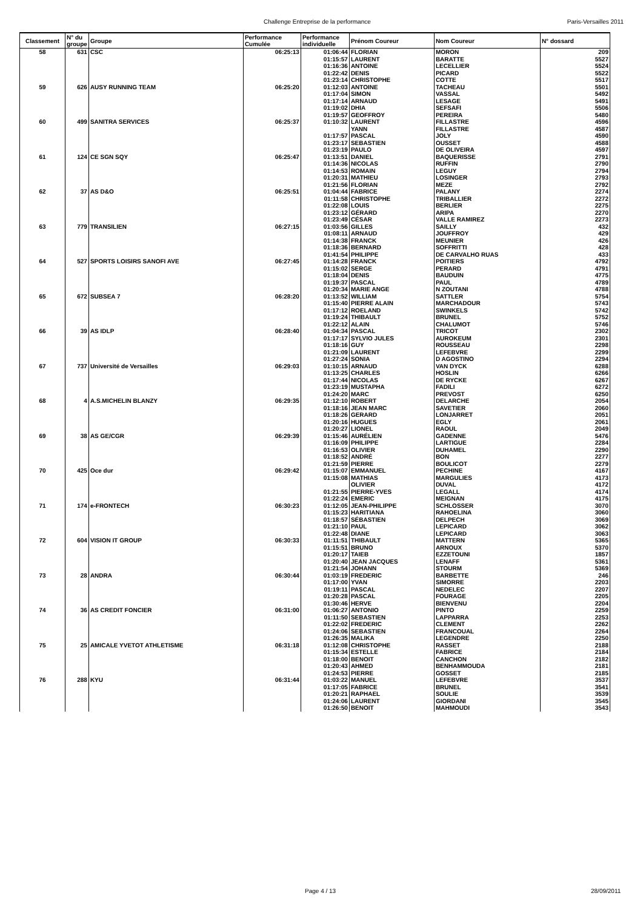Challenge Entreprise de la performance Paris-Versailles 2011
| Classement | N° du groupe | Groupe | Performance Cumulée | Performance individuelle | Prénom Coureur | Nom Coureur | N° dossard |
| --- | --- | --- | --- | --- | --- | --- | --- |
| 58 | 631 | CSC | 06:25:13 | 01:06:44 | FLORIAN | MORON | 209 |
| | | | | 01:15:57 | LAURENT | BARATTE | 5527 |
| | | | | 01:16:36 | ANTOINE | LECELLIER | 5524 |
| | | | | 01:22:42 | DENIS | PICARD | 5522 |
| | | | | 01:23:14 | CHRISTOPHE | COTTE | 5517 |
| 59 | 626 | AUSY RUNNING TEAM | 06:25:20 | 01:12:03 | ANTOINE | TACHEAU | 5501 |
| | | | | 01:17:04 | SIMON | VASSAL | 5492 |
| | | | | 01:17:14 | ARNAUD | LESAGE | 5491 |
| | | | | 01:19:02 | DHIA | SEFSAFI | 5506 |
| | | | | 01:19:57 | GEOFFROY | PEREIRA | 5480 |
| 60 | 499 | SANITRA SERVICES | 06:25:37 | 01:10:32 | LAURENT | FILLASTRE | 4596 |
| | | | | | YANN | FILLASTRE | 4587 |
| | | | | 01:17:57 | PASCAL | JOLY | 4590 |
| | | | | 01:23:17 | SEBASTIEN | OUSSET | 4588 |
| | | | | 01:23:19 | PAULO | DE OLIVEIRA | 4597 |
| 61 | 124 | CE SGN SQY | 06:25:47 | 01:13:51 | DANIEL | BAQUERISSE | 2791 |
| | | | | 01:14:36 | NICOLAS | RUFFIN | 2790 |
| | | | | 01:14:53 | ROMAIN | LEGUY | 2794 |
| | | | | 01:20:31 | MATHIEU | LOSINGER | 2793 |
| | | | | 01:21:56 | FLORIAN | MEZE | 2792 |
| 62 | 37 | AS D&O | 06:25:51 | 01:04:44 | FABRICE | PALANY | 2274 |
| | | | | 01:11:58 | CHRISTOPHE | TRIBALLIER | 2272 |
| | | | | 01:22:08 | LOUIS | BERLIER | 2275 |
| | | | | 01:23:12 | GÉRARD | ARIPA | 2270 |
| | | | | 01:23:49 | CÉSAR | VALLE RAMIREZ | 2273 |
| 63 | 779 | TRANSILIEN | 06:27:15 | 01:03:56 | GILLES | SAILLY | 432 |
| | | | | 01:08:11 | ARNAUD | JOUFFROY | 429 |
| | | | | 01:14:38 | FRANCK | MEUNIER | 426 |
| | | | | 01:18:36 | BERNARD | SOFFRITTI | 428 |
| | | | | 01:41:54 | PHILIPPE | DE CARVALHO RUAS | 433 |
| 64 | 527 | SPORTS LOISIRS SANOFI AVE | 06:27:45 | 01:14:28 | FRANCK | POITIERS | 4792 |
| | | | | 01:15:02 | SERGE | PERARD | 4791 |
| | | | | 01:18:04 | DENIS | BAUDUIN | 4775 |
| | | | | 01:19:37 | PASCAL | PAUL | 4789 |
| | | | | 01:20:34 | MARIE ANGE | N ZOUTANI | 4788 |
| 65 | 672 | SUBSEA 7 | 06:28:20 | 01:13:52 | WILLIAM | SATTLER | 5754 |
| | | | | 01:15:40 | PIERRE ALAIN | MARCHADOUR | 5743 |
| | | | | 01:17:12 | ROELAND | SWINKELS | 5742 |
| | | | | 01:19:24 | THIBAULT | BRUNEL | 5752 |
| | | | | 01:22:12 | ALAIN | CHALUMOT | 5746 |
| 66 | 39 | AS IDLP | 06:28:40 | 01:04:34 | PASCAL | TRICOT | 2302 |
| | | | | 01:17:17 | SYLVIO JULES | AUROKEUM | 2301 |
| | | | | 01:18:16 | GUY | ROUSSEAU | 2298 |
| | | | | 01:21:09 | LAURENT | LEFEBVRE | 2299 |
| | | | | 01:27:24 | SONIA | D AGOSTINO | 2294 |
| 67 | 737 | Université de Versailles | 06:29:03 | 01:10:15 | ARNAUD | VAN DYCK | 6288 |
| | | | | 01:13:25 | CHARLES | HOSLIN | 6266 |
| | | | | 01:17:44 | NICOLAS | DE RYCKE | 6267 |
| | | | | 01:23:19 | MUSTAPHA | FADILI | 6272 |
| | | | | 01:24:20 | MARC | PREVOST | 6250 |
| 68 | 4 | A.S.MICHELIN BLANZY | 06:29:35 | 01:12:10 | ROBERT | DELARCHE | 2054 |
| | | | | 01:18:16 | JEAN MARC | SAVETIER | 2060 |
| | | | | 01:18:26 | GERARD | LONJARRET | 2051 |
| | | | | 01:20:16 | HUGUES | EGLY | 2061 |
| | | | | 01:20:27 | LIONEL | RAOUL | 2049 |
| 69 | 38 | AS GE/CGR | 06:29:39 | 01:15:46 | AURÉLIEN | GADENNE | 5476 |
| | | | | 01:16:09 | PHILIPPE | LARTIGUE | 2284 |
| | | | | 01:16:53 | OLIVIER | DUHAMEL | 2290 |
| | | | | 01:18:52 | ANDRÉ | BON | 2277 |
| | | | | 01:21:59 | PIERRE | BOULICOT | 2279 |
| 70 | 425 | Oce dur | 06:29:42 | 01:15:07 | EMMANUEL | PECHINE | 4167 |
| | | | | 01:15:08 | MATHIAS | MARGULIES | 4173 |
| | | | | | OLIVIER | DUVAL | 4172 |
| | | | | 01:21:55 | PIERRE-YVES | LEGALL | 4174 |
| | | | | 01:22:24 | EMERIC | MEIGNAN | 4175 |
| 71 | 174 | e-FRONTECH | 06:30:23 | 01:12:05 | JEAN-PHILIPPE | SCHLOSSER | 3070 |
| | | | | 01:15:23 | HARITIANA | RAHOELINA | 3060 |
| | | | | 01:18:57 | SÉBASTIEN | DELPECH | 3069 |
| | | | | 01:21:10 | PAUL | LEPICARD | 3062 |
| | | | | 01:22:48 | DIANE | LEPICARD | 3063 |
| 72 | 604 | VISION IT GROUP | 06:30:33 | 01:11:51 | THIBAULT | MATTERN | 5365 |
| | | | | 01:15:51 | BRUNO | ARNOUX | 5370 |
| | | | | 01:20:17 | TAIEB | EZZETOUNI | 1857 |
| | | | | 01:20:40 | JEAN JACQUES | LENAFF | 5361 |
| | | | | 01:21:54 | JOHANN | STOURM | 5369 |
| 73 | 28 | ANDRA | 06:30:44 | 01:03:19 | FREDERIC | BARBETTE | 246 |
| | | | | 01:17:00 | YVAN | SIMORRE | 2203 |
| | | | | 01:19:11 | PASCAL | NEDELEC | 2207 |
| | | | | 01:20:28 | PASCAL | FOURAGE | 2205 |
| | | | | 01:30:46 | HERVE | BIENVENU | 2204 |
| 74 | 36 | AS CREDIT FONCIER | 06:31:00 | 01:06:27 | ANTONIO | PINTO | 2259 |
| | | | | 01:11:50 | SEBASTIEN | LAPPARRA | 2253 |
| | | | | 01:22:02 | FREDERIC | CLEMENT | 2262 |
| | | | | 01:24:06 | SEBASTIEN | FRANCOUAL | 2264 |
| | | | | 01:26:35 | MALIKA | LEGENDRE | 2250 |
| 75 | 25 | AMICALE YVETOT ATHLETISME | 06:31:18 | 01:12:08 | CHRISTOPHE | RASSET | 2188 |
| | | | | 01:15:34 | ESTELLE | FABRICE | 2184 |
| | | | | 01:18:00 | BENOIT | CANCHON | 2182 |
| | | | | 01:20:43 | AHMED | BENHAMMOUDA | 2181 |
| | | | | 01:24:53 | PIERRE | GOSSET | 2185 |
| 76 | 288 | KYU | 06:31:44 | 01:03:22 | MANUEL | LEFEBVRE | 3537 |
| | | | | 01:17:05 | FABRICE | BRUNEL | 3541 |
| | | | | 01:20:21 | RAPHAEL | SOULIE | 3539 |
| | | | | 01:24:06 | LAURENT | GIORDANI | 3545 |
| | | | | 01:26:50 | BENOIT | MAHMOUDI | 3543 |
Page 4 / 13 28/09/2011